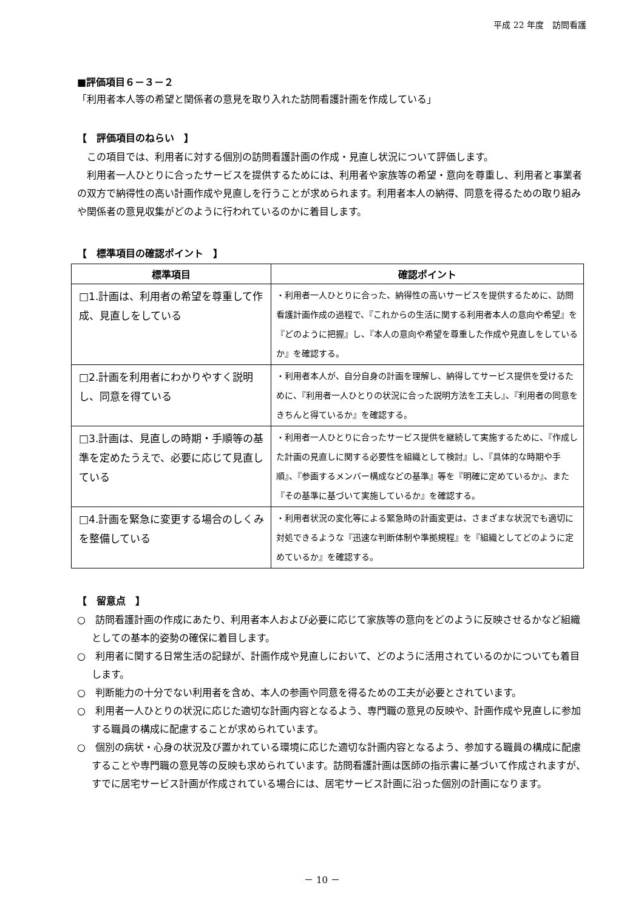平成 22 年度　訪問看護
■評価項目６－３－２
「利用者本人等の希望と関係者の意見を取り入れた訪問看護計画を作成している」
【　評価項目のねらい　】
この項目では、利用者に対する個別の訪問看護計画の作成・見直し状況について評価します。
利用者一人ひとりに合ったサービスを提供するためには、利用者や家族等の希望・意向を尊重し、利用者と事業者の双方で納得性の高い計画作成や見直しを行うことが求められます。利用者本人の納得、同意を得るための取り組みや関係者の意見収集がどのように行われているのかに着目します。
【　標準項目の確認ポイント　】
| 標準項目 | 確認ポイント |
| --- | --- |
| □1.計画は、利用者の希望を尊重して作成、見直しをしている | ・利用者一人ひとりに合った、納得性の高いサービスを提供するために、訪問看護計画作成の過程で、『これからの生活に関する利用者本人の意向や希望』を『どのように把握』し、『本人の意向や希望を尊重した作成や見直しをしているか』を確認する。 |
| □2.計画を利用者にわかりやすく説明し、同意を得ている | ・利用者本人が、自分自身の計画を理解し、納得してサービス提供を受けるために、『利用者一人ひとりの状況に合った説明方法を工夫し』、『利用者の同意をきちんと得ているか』を確認する。 |
| □3.計画は、見直しの時期・手順等の基準を定めたうえで、必要に応じて見直している | ・利用者一人ひとりに合ったサービス提供を継続して実施するために、『作成した計画の見直しに関する必要性を組織として検討』し、『具体的な時期や手順』、『参画するメンバー構成などの基準』等を『明確に定めているか』、また『その基準に基づいて実施しているか』を確認する。 |
| □4.計画を緊急に変更する場合のしくみを整備している | ・利用者状況の変化等による緊急時の計画変更は、さまざまな状況でも適切に対処できるような『迅速な判断体制や準拠規程』を『組織としてどのように定めているか』を確認する。 |
【　留意点　】
○　訪問看護計画の作成にあたり、利用者本人および必要に応じて家族等の意向をどのように反映させるかなど組織としての基本的姿勢の確保に着目します。
○　利用者に関する日常生活の記録が、計画作成や見直しにおいて、どのように活用されているのかについても着目します。
○　判断能力の十分でない利用者を含め、本人の参画や同意を得るための工夫が必要とされています。
○　利用者一人ひとりの状況に応じた適切な計画内容となるよう、専門職の意見の反映や、計画作成や見直しに参加する職員の構成に配慮することが求められています。
○　個別の病状・心身の状況及び置かれている環境に応じた適切な計画内容となるよう、参加する職員の構成に配慮することや専門職の意見等の反映も求められています。訪問看護計画は医師の指示書に基づいて作成されますが、すでに居宅サービス計画が作成されている場合には、居宅サービス計画に沿った個別の計画になります。
－ 10 －